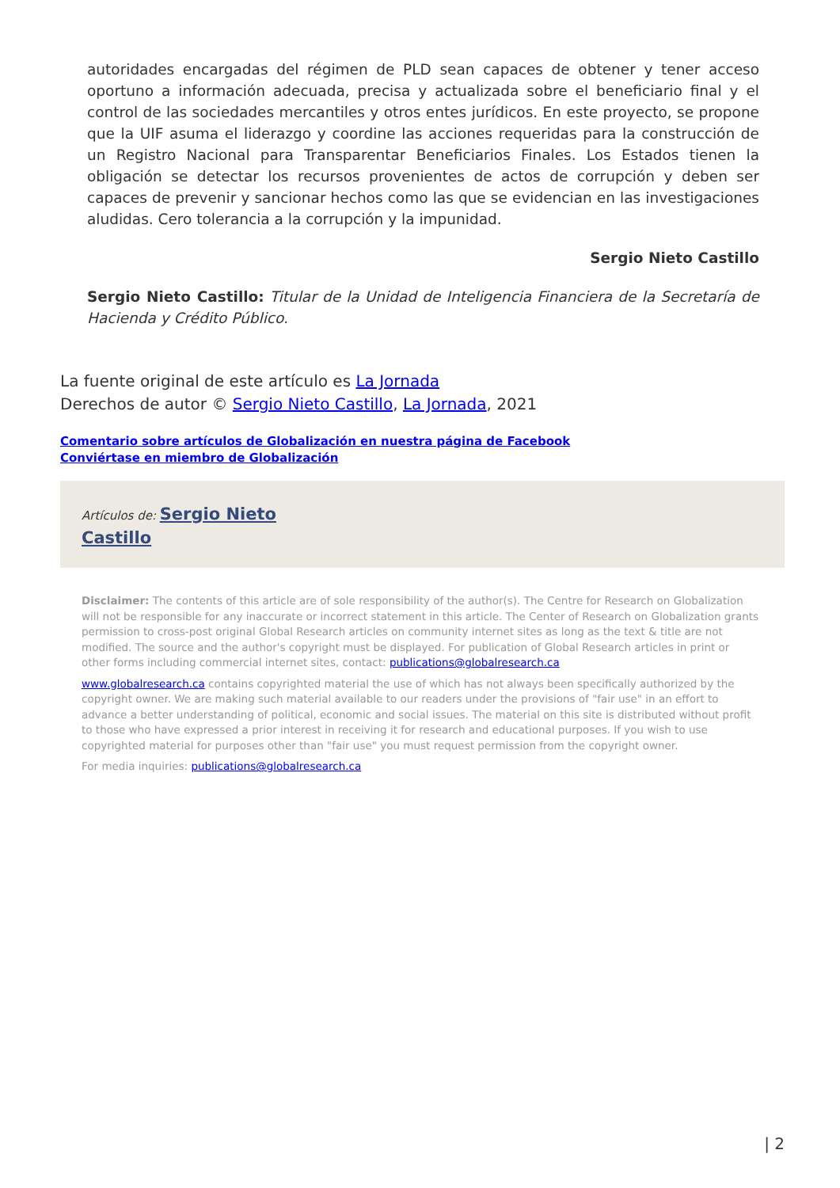autoridades encargadas del régimen de PLD sean capaces de obtener y tener acceso oportuno a información adecuada, precisa y actualizada sobre el beneficiario final y el control de las sociedades mercantiles y otros entes jurídicos. En este proyecto, se propone que la UIF asuma el liderazgo y coordine las acciones requeridas para la construcción de un Registro Nacional para Transparentar Beneficiarios Finales. Los Estados tienen la obligación se detectar los recursos provenientes de actos de corrupción y deben ser capaces de prevenir y sancionar hechos como las que se evidencian en las investigaciones aludidas. Cero tolerancia a la corrupción y la impunidad.
Sergio Nieto Castillo
Sergio Nieto Castillo: Titular de la Unidad de Inteligencia Financiera de la Secretaría de Hacienda y Crédito Público.
La fuente original de este artículo es La Jornada
Derechos de autor © Sergio Nieto Castillo, La Jornada, 2021
Comentario sobre artículos de Globalización en nuestra página de Facebook
Conviértase en miembro de Globalización
Artículos de: Sergio Nieto
Castillo
Disclaimer: The contents of this article are of sole responsibility of the author(s). The Centre for Research on Globalization will not be responsible for any inaccurate or incorrect statement in this article. The Center of Research on Globalization grants permission to cross-post original Global Research articles on community internet sites as long as the text & title are not modified. The source and the author's copyright must be displayed. For publication of Global Research articles in print or other forms including commercial internet sites, contact: publications@globalresearch.ca
www.globalresearch.ca contains copyrighted material the use of which has not always been specifically authorized by the copyright owner. We are making such material available to our readers under the provisions of "fair use" in an effort to advance a better understanding of political, economic and social issues. The material on this site is distributed without profit to those who have expressed a prior interest in receiving it for research and educational purposes. If you wish to use copyrighted material for purposes other than "fair use" you must request permission from the copyright owner.
For media inquiries: publications@globalresearch.ca
| 2